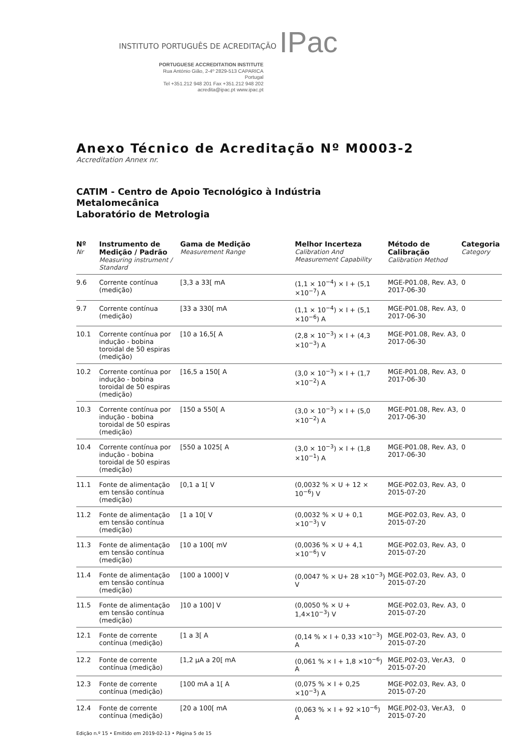INSTITUTO PORTUGUÊS DE ACREDITAÇÃO IPac
PORTUGUESE ACCREDITATION INSTITUTE
Rua António Gião, 2-4º 2829-513 CAPARICA Portugal
Tel +351.212 948 201 Fax +351.212 948 202
acredita@ipac.pt www.ipac.pt
Anexo Técnico de Acreditação Nº M0003-2
Accreditation Annex nr.
CATIM - Centro de Apoio Tecnológico à Indústria
Metalomecânica
Laboratório de Metrologia
| Nº Nr | Instrumento de Medição / Padrão Measuring instrument / Standard | Gama de Medição Measurement Range | Melhor Incerteza Calibration And Measurement Capability | Método de Calibração Calibration Method | Categoria Category |
| --- | --- | --- | --- | --- | --- |
| 9.6 | Corrente contínua (medição) | [3,3 a 33[ mA | (1,1 × 10<sup>−4</sup>) × I + (5,1 ×10<sup>−7</sup>) A | MGE-P01.08, Rev. A3, 2017-06-30 | 0 |
| 9.7 | Corrente contínua (medição) | [33 a 330[ mA | (1,1 × 10<sup>−4</sup>) × I + (5,1 ×10<sup>−6</sup>) A | MGE-P01.08, Rev. A3, 2017-06-30 | 0 |
| 10.1 | Corrente contínua por indução - bobina toroidal de 50 espiras (medição) | [10 a 16,5[ A | (2,8 × 10<sup>−3</sup>) × I + (4,3 ×10<sup>−3</sup>) A | MGE-P01.08, Rev. A3, 2017-06-30 | 0 |
| 10.2 | Corrente contínua por indução - bobina toroidal de 50 espiras (medição) | [16,5 a 150[ A | (3,0 × 10<sup>−3</sup>) × I + (1,7 ×10<sup>−2</sup>) A | MGE-P01.08, Rev. A3, 2017-06-30 | 0 |
| 10.3 | Corrente contínua por indução - bobina toroidal de 50 espiras (medição) | [150 a 550[ A | (3,0 × 10<sup>−3</sup>) × I + (5,0 ×10<sup>−2</sup>) A | MGE-P01.08, Rev. A3, 2017-06-30 | 0 |
| 10.4 | Corrente contínua por indução - bobina toroidal de 50 espiras (medição) | [550 a 1025[ A | (3,0 × 10<sup>−3</sup>) × I + (1,8 ×10<sup>−1</sup>) A | MGE-P01.08, Rev. A3, 2017-06-30 | 0 |
| 11.1 | Fonte de alimentação em tensão contínua (medição) | [0,1 a 1[ V | (0,0032 % × U + 12 × 10<sup>−6</sup>) V | MGE-P02.03, Rev. A3, 2015-07-20 | 0 |
| 11.2 | Fonte de alimentação em tensão contínua (medição) | [1 a 10[ V | (0,0032 % × U + 0,1 ×10<sup>−3</sup>) V | MGE-P02.03, Rev. A3, 2015-07-20 | 0 |
| 11.3 | Fonte de alimentação em tensão contínua (medição) | [10 a 100[ mV | (0,0036 % × U + 4,1 ×10<sup>−6</sup>) V | MGE-P02.03, Rev. A3, 2015-07-20 | 0 |
| 11.4 | Fonte de alimentação em tensão contínua (medição) | [100 a 1000] V | (0,0047 % × U+ 28 ×10<sup>−3</sup>) V | MGE-P02.03, Rev. A3, 2015-07-20 | 0 |
| 11.5 | Fonte de alimentação em tensão contínua (medição) | ]10 a 100] V | (0,0050 % × U + 1,4×10<sup>−3</sup>) V | MGE-P02.03, Rev. A3, 2015-07-20 | 0 |
| 12.1 | Fonte de corrente contínua (medição) | [1 a 3[ A | (0,14 % × I + 0,33 ×10<sup>−3</sup>) A | MGE.P02-03, Rev. A3, 2015-07-20 | 0 |
| 12.2 | Fonte de corrente contínua (medição) | [1,2 µA a 20[ mA | (0,061 % × I + 1,8 ×10<sup>−6</sup>) A | MGE.P02-03, Ver.A3, 2015-07-20 | 0 |
| 12.3 | Fonte de corrente contínua (medição) | [100 mA a 1[ A | (0,075 % × I + 0,25 ×10<sup>−3</sup>) A | MGE-P02.03, Rev. A3, 2015-07-20 | 0 |
| 12.4 | Fonte de corrente contínua (medição) | [20 a 100[ mA | (0,063 % × I + 92 ×10<sup>−6</sup>) A | MGE.P02-03, Ver.A3, 2015-07-20 | 0 |
Edição n.º 15 • Emitido em 2019-02-13 • Página 5 de 15